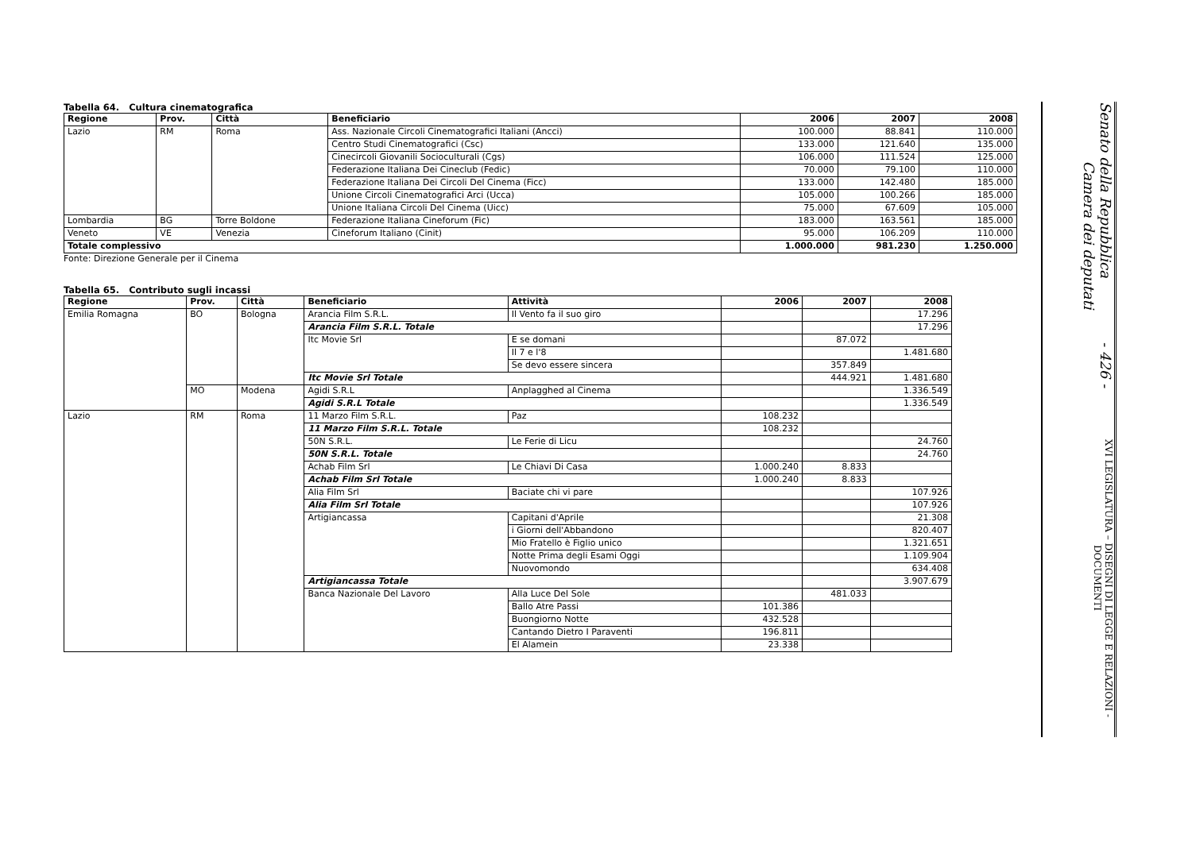Tabella 64. Cultura cinematografica
| Regione | Prov. | Città | Beneficiario | 2006 | 2007 | 2008 |
| --- | --- | --- | --- | --- | --- | --- |
| Lazio | RM | Roma | Ass. Nazionale Circoli Cinematografici Italiani (Ancci) | 100.000 | 88.841 | 110.000 |
| | | | Centro Studi Cinematografici (Csc) | 133.000 | 121.640 | 135.000 |
| | | | Cinecircoli Giovanili Socioculturali (Cgs) | 106.000 | 111.524 | 125.000 |
| | | | Federazione Italiana Dei Cineclub (Fedic) | 70.000 | 79.100 | 110.000 |
| | | | Federazione Italiana Dei Circoli Del Cinema (Ficc) | 133.000 | 142.480 | 185.000 |
| | | | Unione Circoli Cinematografici Arci (Ucca) | 105.000 | 100.266 | 185.000 |
| | | | Unione Italiana Circoli Del Cinema (Uicc) | 75.000 | 67.609 | 105.000 |
| Lombardia | BG | Torre Boldone | Federazione Italiana Cineforum (Fic) | 183.000 | 163.561 | 185.000 |
| Veneto | VE | Venezia | Cineforum Italiano (Cinit) | 95.000 | 106.209 | 110.000 |
| Totale complessivo | | | | 1.000.000 | 981.230 | 1.250.000 |
Fonte: Direzione Generale per il Cinema
Tabella 65. Contributo sugli incassi
| Regione | Prov. | Città | Beneficiario | Attività | 2006 | 2007 | 2008 |
| --- | --- | --- | --- | --- | --- | --- | --- |
| Emilia Romagna | BO | Bologna | Arancia Film S.R.L. | Il Vento fa il suo giro | | | 17.296 |
| | | | Arancia Film S.R.L. Totale | | | | 17.296 |
| | | | Itc Movie Srl | E se domani | | 87.072 | |
| | | | | Il 7 e l'8 | | | 1.481.680 |
| | | | | Se devo essere sincera | | 357.849 | |
| | | | Itc Movie Srl Totale | | | 444.921 | 1.481.680 |
| | MO | Modena | Agidi S.R.L | Anplagghed al Cinema | | | 1.336.549 |
| | | | Agidi S.R.L Totale | | | | 1.336.549 |
| Lazio | RM | Roma | 11 Marzo Film S.R.L. | Paz | 108.232 | | |
| | | | 11 Marzo Film S.R.L. Totale | | 108.232 | | |
| | | | 50N S.R.L. | Le Ferie di Licu | | | 24.760 |
| | | | 50N S.R.L. Totale | | | | 24.760 |
| | | | Achab Film Srl | Le Chiavi Di Casa | 1.000.240 | 8.833 | |
| | | | Achab Film Srl Totale | | 1.000.240 | 8.833 | |
| | | | Alia Film Srl | Baciate chi vi pare | | | 107.926 |
| | | | Alia Film Srl Totale | | | | 107.926 |
| | | | Artigiancassa | Capitani d'Aprile | | | 21.308 |
| | | | | i Giorni dell'Abbandono | | | 820.407 |
| | | | | Mio Fratello è Figlio unico | | | 1.321.651 |
| | | | | Notte Prima degli Esami Oggi | | | 1.109.904 |
| | | | | Nuovomondo | | | 634.408 |
| | | | Artigiancassa Totale | | | | 3.907.679 |
| | | | Banca Nazionale Del Lavoro | Alla Luce Del Sole | | 481.033 | |
| | | | | Ballo Atre Passi | 101.386 | | |
| | | | | Buongiorno Notte | 432.528 | | |
| | | | | Cantando Dietro I Paraventi | 196.811 | | |
| | | | | El Alamein | 23.338 | | |
Senato della Repubblica - 426 - Camera dei deputati
XVI LEGISLATURA – DISEGNI DI LEGGE E RELAZIONI - DOCUMENTI